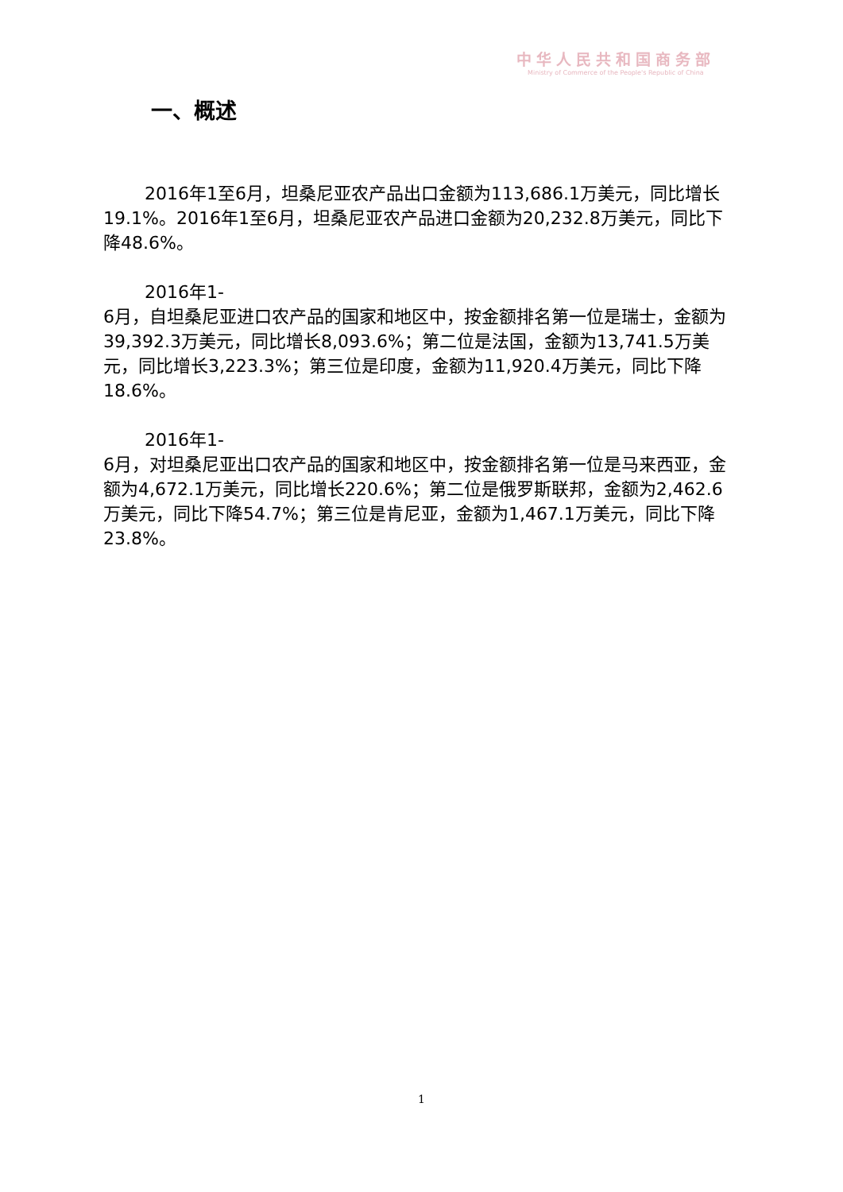中华人民共和国商务部
Ministry of Commerce of the People's Republic of China
一、概述
2016年1至6月，坦桑尼亚农产品出口金额为113,686.1万美元，同比增长19.1%。2016年1至6月，坦桑尼亚农产品进口金额为20,232.8万美元，同比下降48.6%。
2016年1-
6月，自坦桑尼亚进口农产品的国家和地区中，按金额排名第一位是瑞士，金额为39,392.3万美元，同比增长8,093.6%；第二位是法国，金额为13,741.5万美元，同比增长3,223.3%；第三位是印度，金额为11,920.4万美元，同比下降18.6%。
2016年1-
6月，对坦桑尼亚出口农产品的国家和地区中，按金额排名第一位是马来西亚，金额为4,672.1万美元，同比增长220.6%；第二位是俄罗斯联邦，金额为2,462.6万美元，同比下降54.7%；第三位是肯尼亚，金额为1,467.1万美元，同比下降23.8%。
1